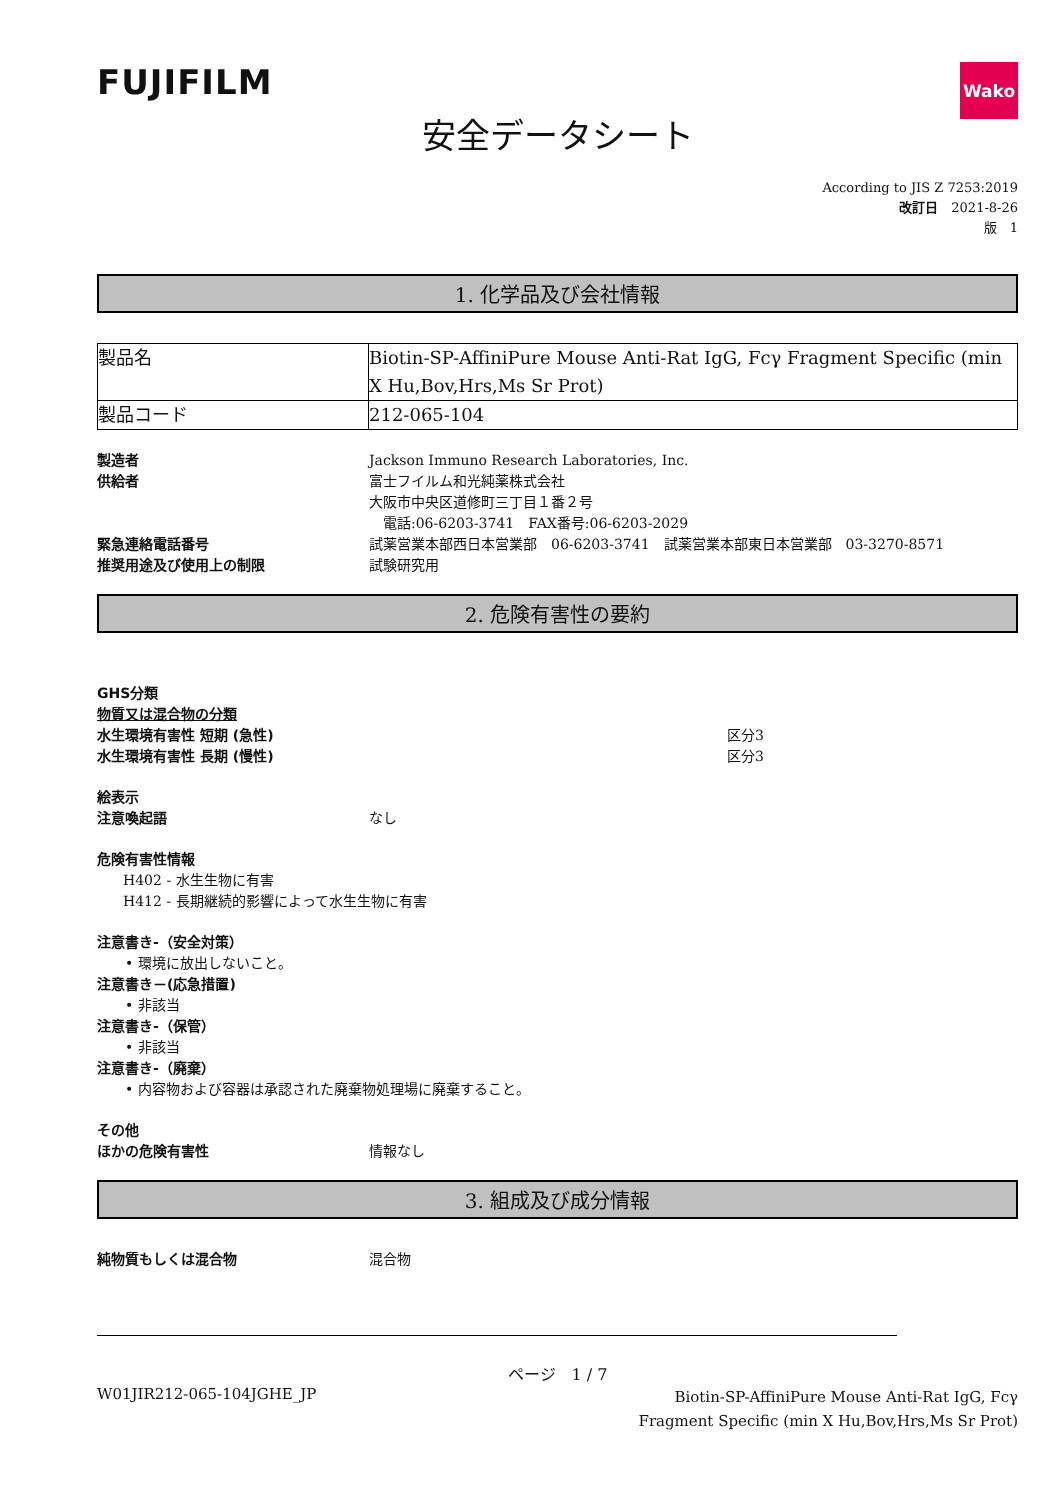FUJIFILM
Wako
安全データシート
According to JIS Z 7253:2019
改訂日　2021-8-26
版　1
1. 化学品及び会社情報
| 製品名 | Biotin-SP-AffiniPure Mouse Anti-Rat IgG, Fcγ Fragment Specific (min X Hu,Bov,Hrs,Ms Sr Prot) |
| 製品コード | 212-065-104 |
製造者 Jackson Immuno Research Laboratories, Inc.
供給者 富士フイルム和光純薬株式会社
大阪市中央区道修町三丁目１番２号
　電話:06-6203-3741　FAX番号:06-6203-2029
緊急連絡電話番号 試薬営業本部西日本営業部　06-6203-3741　試薬営業本部東日本営業部　03-3270-8571
推奨用途及び使用上の制限 試験研究用
2. 危険有害性の要約
GHS分類
物質又は混合物の分類
水生環境有害性 短期 (急性) 区分3
水生環境有害性 長期 (慢性) 区分3
絵表示
注意喚起語 なし
危険有害性情報
H402 - 水生生物に有害
H412 - 長期継続的影響によって水生生物に有害
注意書き-（安全対策）
• 環境に放出しないこと。
注意書き－(応急措置)
• 非該当
注意書き-（保管）
• 非該当
注意書き-（廃棄）
• 内容物および容器は承認された廃棄物処理場に廃棄すること。
その他
ほかの危険有害性 情報なし
3. 組成及び成分情報
純物質もしくは混合物 混合物
ページ　1 / 7
W01JIR212-065-104JGHE_JP
Biotin-SP-AffiniPure Mouse Anti-Rat IgG, Fcγ Fragment Specific (min X Hu,Bov,Hrs,Ms Sr Prot)